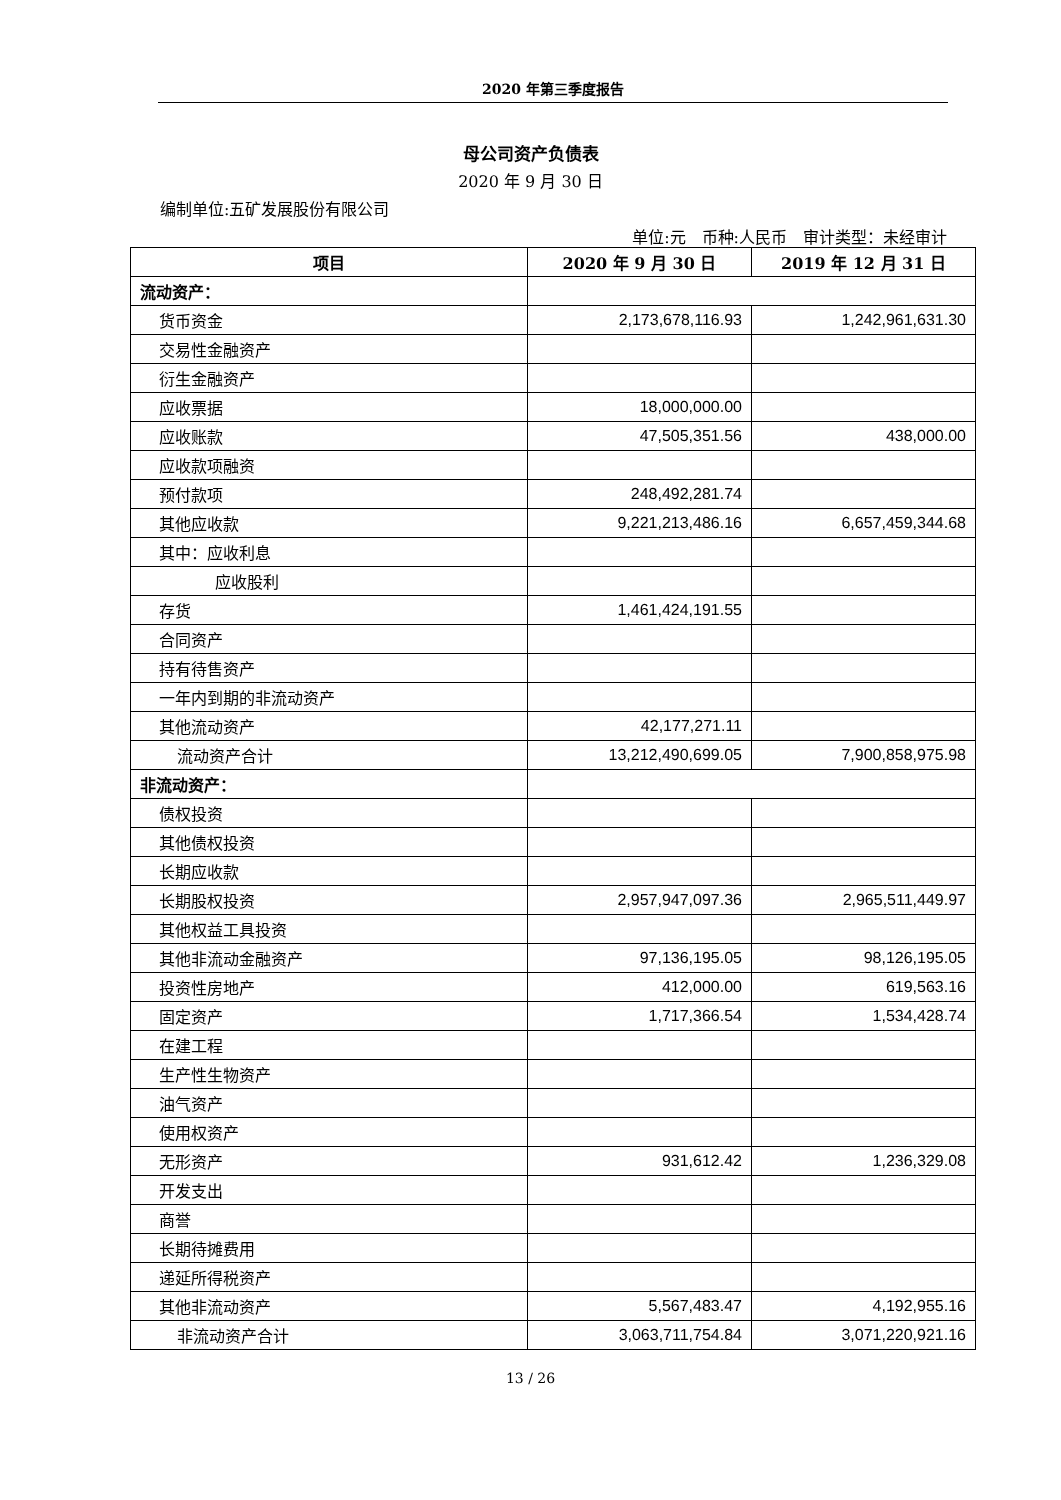2020 年第三季度报告
母公司资产负债表
2020 年 9 月 30 日
编制单位:五矿发展股份有限公司
单位:元　币种:人民币　审计类型：未经审计
| 项目 | 2020 年 9 月 30 日 | 2019 年 12 月 31 日 |
| --- | --- | --- |
| 流动资产： | | |
| 货币资金 | 2,173,678,116.93 | 1,242,961,631.30 |
| 交易性金融资产 | | |
| 衍生金融资产 | | |
| 应收票据 | 18,000,000.00 | |
| 应收账款 | 47,505,351.56 | 438,000.00 |
| 应收款项融资 | | |
| 预付款项 | 248,492,281.74 | |
| 其他应收款 | 9,221,213,486.16 | 6,657,459,344.68 |
| 其中：应收利息 | | |
| 应收股利 | | |
| 存货 | 1,461,424,191.55 | |
| 合同资产 | | |
| 持有待售资产 | | |
| 一年内到期的非流动资产 | | |
| 其他流动资产 | 42,177,271.11 | |
| 流动资产合计 | 13,212,490,699.05 | 7,900,858,975.98 |
| 非流动资产： | | |
| 债权投资 | | |
| 其他债权投资 | | |
| 长期应收款 | | |
| 长期股权投资 | 2,957,947,097.36 | 2,965,511,449.97 |
| 其他权益工具投资 | | |
| 其他非流动金融资产 | 97,136,195.05 | 98,126,195.05 |
| 投资性房地产 | 412,000.00 | 619,563.16 |
| 固定资产 | 1,717,366.54 | 1,534,428.74 |
| 在建工程 | | |
| 生产性生物资产 | | |
| 油气资产 | | |
| 使用权资产 | | |
| 无形资产 | 931,612.42 | 1,236,329.08 |
| 开发支出 | | |
| 商誉 | | |
| 长期待摊费用 | | |
| 递延所得税资产 | | |
| 其他非流动资产 | 5,567,483.47 | 4,192,955.16 |
| 非流动资产合计 | 3,063,711,754.84 | 3,071,220,921.16 |
13 / 26